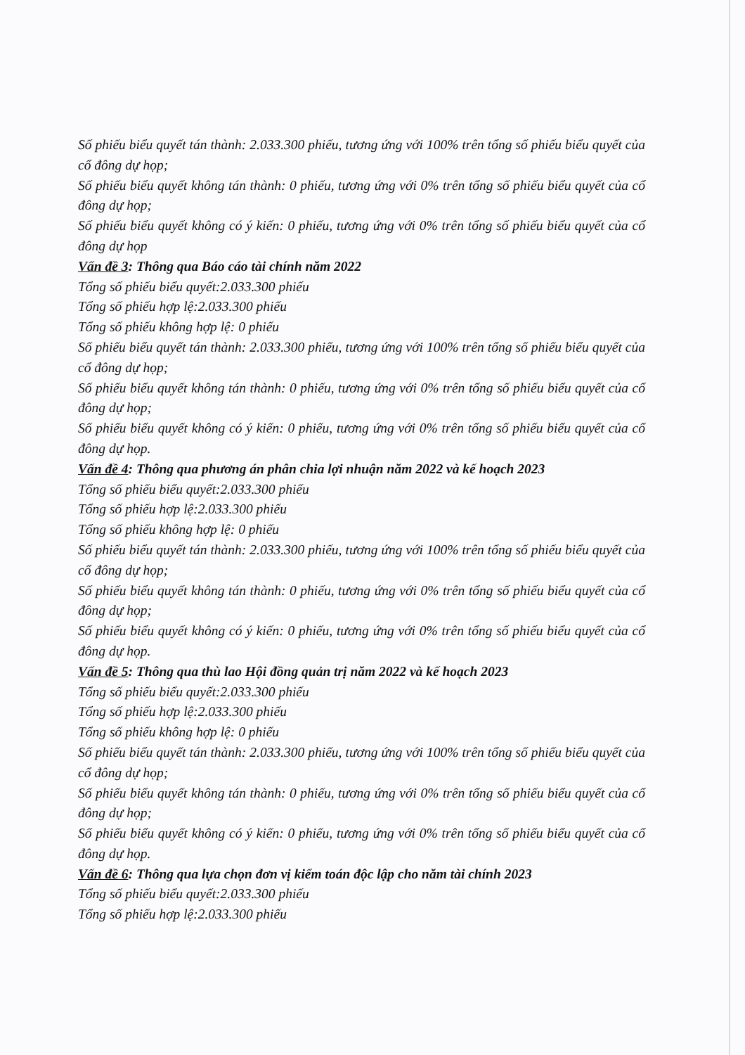Số phiếu biểu quyết tán thành: 2.033.300 phiếu, tương ứng với 100% trên tổng số phiếu biểu quyết của cổ đông dự họp;
Số phiếu biểu quyết không tán thành: 0 phiếu, tương ứng với 0% trên tổng số phiếu biểu quyết của cổ đông dự họp;
Số phiếu biểu quyết không có ý kiến: 0 phiếu, tương ứng với 0% trên tổng số phiếu biểu quyết của cổ đông dự họp
Vấn đề 3: Thông qua Báo cáo tài chính năm 2022
Tổng số phiếu biểu quyết:2.033.300 phiếu
Tổng số phiếu hợp lệ:2.033.300 phiếu
Tổng số phiếu không hợp lệ: 0 phiếu
Số phiếu biểu quyết tán thành: 2.033.300 phiếu, tương ứng với 100% trên tổng số phiếu biểu quyết của cổ đông dự họp;
Số phiếu biểu quyết không tán thành: 0 phiếu, tương ứng với 0% trên tổng số phiếu biểu quyết của cổ đông dự họp;
Số phiếu biểu quyết không có ý kiến: 0 phiếu, tương ứng với 0% trên tổng số phiếu biểu quyết của cổ đông dự họp.
Vấn đề 4: Thông qua phương án phân chia lợi nhuận năm 2022 và kế hoạch 2023
Tổng số phiếu biểu quyết:2.033.300 phiếu
Tổng số phiếu hợp lệ:2.033.300 phiếu
Tổng số phiếu không hợp lệ: 0 phiếu
Số phiếu biểu quyết tán thành: 2.033.300 phiếu, tương ứng với 100% trên tổng số phiếu biểu quyết của cổ đông dự họp;
Số phiếu biểu quyết không tán thành: 0 phiếu, tương ứng với 0% trên tổng số phiếu biểu quyết của cổ đông dự họp;
Số phiếu biểu quyết không có ý kiến: 0 phiếu, tương ứng với 0% trên tổng số phiếu biểu quyết của cổ đông dự họp.
Vấn đề 5: Thông qua thù lao Hội đồng quản trị năm 2022 và kế hoạch 2023
Tổng số phiếu biểu quyết:2.033.300 phiếu
Tổng số phiếu hợp lệ:2.033.300 phiếu
Tổng số phiếu không hợp lệ: 0 phiếu
Số phiếu biểu quyết tán thành: 2.033.300 phiếu, tương ứng với 100% trên tổng số phiếu biểu quyết của cổ đông dự họp;
Số phiếu biểu quyết không tán thành: 0 phiếu, tương ứng với 0% trên tổng số phiếu biểu quyết của cổ đông dự họp;
Số phiếu biểu quyết không có ý kiến: 0 phiếu, tương ứng với 0% trên tổng số phiếu biểu quyết của cổ đông dự họp.
Vấn đề 6: Thông qua lựa chọn đơn vị kiểm toán độc lập cho năm tài chính 2023
Tổng số phiếu biểu quyết:2.033.300 phiếu
Tổng số phiếu hợp lệ:2.033.300 phiếu